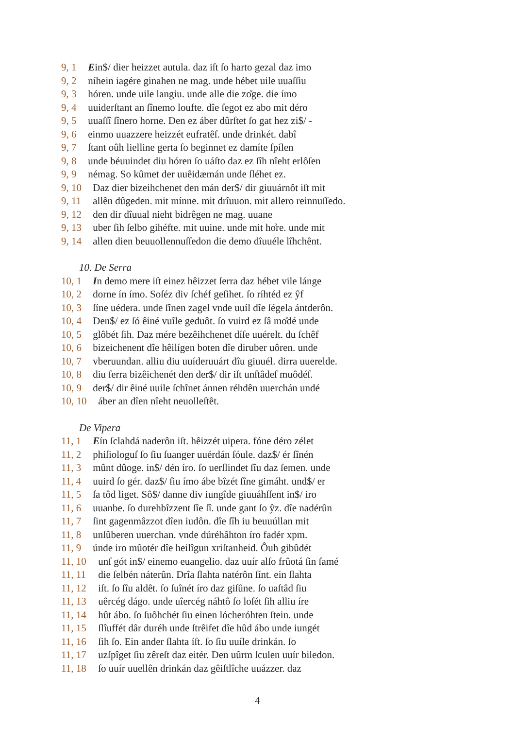9, 1 Ein$/ dier heizzet autula. daz iſt ſo harto gezal daz imo
9, 2 níhein iagére ginahen ne mag. unde hébet uile uuaſſiu
9, 3 hóren. unde uile langiu. unde alle die zo̊ge. die ímo
9, 4 uuiderſtant an ſînemo loufte. dîe ſegot ez abo mit déro
9, 5 uuaſſî ſînero horne. Den ez áber dûrſtet ſo gat hez zi$/ -
9, 6 einmo uuazzere heizzét eufratêſ. unde drinkét. dabî
9, 7 ſtant oûh lielline gerta ſo beginnet ez damíte ſpílen
9, 8 unde béuuindet diu hóren ſo uáſto daz ez ſîh nîeht erlôſen
9, 9 némag. So kûmet der uuêidæmán unde ſléhet ez.
9, 10 Daz dier bizeihchenet den mán der$/ dir giuuárnôt iſt mit
9, 11 allên dûgeden. mit mínne. mit drîuuon. mit allero reinnuſſedo.
9, 12 den dir dîuual nieht bidrêgen ne mag. uuane
9, 13 uber ſih ſelbo gihéfte. mit uuine. unde mit ho̊re. unde mit
9, 14 allen dien beuuollennuſſedon die demo dîuuéle lîhchênt.
10. De Serra
10, 1 In demo mere iſt einez hêizzet ſerra daz hébet vile lánge
10, 2 dorne ín ímo. Soſéz div ſchéf geſihet. ſo ríhtéd ez ŷf
10, 3 ſíne uédera. unde ſînen zagel vnde uuíl dîe ſégela ántderôn.
10, 4 Den$/ ez ſó êiné vuîle geduôt. ſo vuird ez ſâ mo̊dé unde
10, 5 glôbét ſih. Daz mére bezêihchenet díſe uuérelt. du ſchêf
10, 6 bizeichenent dîe hêilígen boten dîe diruber uôren. unde
10, 7 vberuundan. alliu diu uuíderuuárt dîu giuuél. dirra uuerelde.
10, 8 diu ſerra bizêichenét den der$/ dir iſt unſtâdeſ muôdéſ.
10, 9 der$/ dir êiné uuile ſchînet ánnen réhdên uuerchán undé
10, 10 áber an dîen nîeht neuolleſtêt.
De Vipera
11, 1 Eín ſclahdá naderôn iſt. hêizzét uipera. fóne déro zélet
11, 2 phiſiologuſ ſo ſiu ſuanger uuérdán ſóule. daz$/ ér ſînén
11, 3 mûnt dûoge. in$/ dén íro. ſo uerſlindet ſîu daz ſemen. unde
11, 4 uuird ſo gér. daz$/ ſiu ímo ábe bîzét ſîne gimáht. und$/ er
11, 5 ſa tôd liget. Sô$/ danne div iungîde giuuáhſſent in$/ iro
11, 6 uuanbe. ſo durehbîzzent ſîe ſî. unde gant ſo ŷz. dîe nadérûn
11, 7 ſint gagenmâzzot dîen iudôn. dîe ſîh iu beuuúllan mit
11, 8 unſûberen uuerchan. vnde dúréhâhton íro fadér xpm.
11, 9 únde iro mûotér dîe heilîgun xriſtanheid. Ôuh gibûdét
11, 10 unſ gót in$/ einemo euangelio. daz uuír alſo frûotá ſin ſamé
11, 11 die ſelbén náterûn. Drîa ſlahta natérôn ſínt. ein ſlahta
11, 12 iſt. ſo ſîu aldêt. ſo ſuînét íro daz giſûne. ſo uaſtâd ſiu
11, 13 uêrcég dágo. unde uîercég náhtô ſo loſét ſih alliu íre
11, 14 hût ábo. ſo ſuôhchét ſiu einen lócheróhten ſtein. unde
11, 15 ſlîuffét dâr duréh unde ſtrêifet dîe hûd ábo unde iungét
11, 16 ſih ſo. Ein ander ſlahta íſt. ſo ſiu uuíle drinkán. ſo
11, 17 uzſpîget ſiu zêreſt daz eitér. Den uûrm ſculen uuír biledon.
11, 18 ſo uuír uuellên drinkán daz gêiſtlîche uuázzer. daz
4